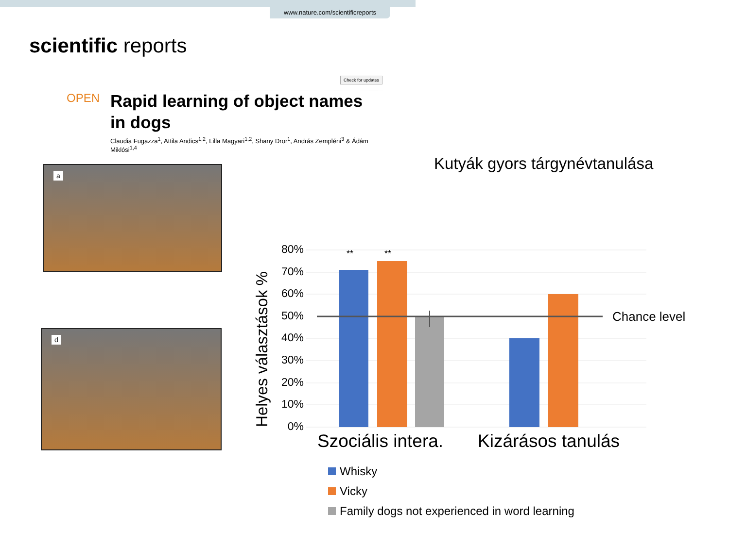www.nature.com/scientificreports
scientific reports
Check for updates
OPEN
Rapid learning of object names in dogs
Claudia Fugazza<sup>1</sup>, Attila Andics<sup>1,2</sup>, Lilla Magyari<sup>1,2</sup>, Shany Dror<sup>1</sup>, András Zempléni<sup>3</sup> & Ádám Miklósi<sup>1,4</sup>
a
d
Kutyák gyors tárgynévtanulása
Helyes választások %
80%
70%
60%
50%
40%
30%
20%
10%
0%
**
**
Chance level
Szociális intera. Kizárásos tanulás
Whisky
Vicky
Family dogs not experienced in word learning